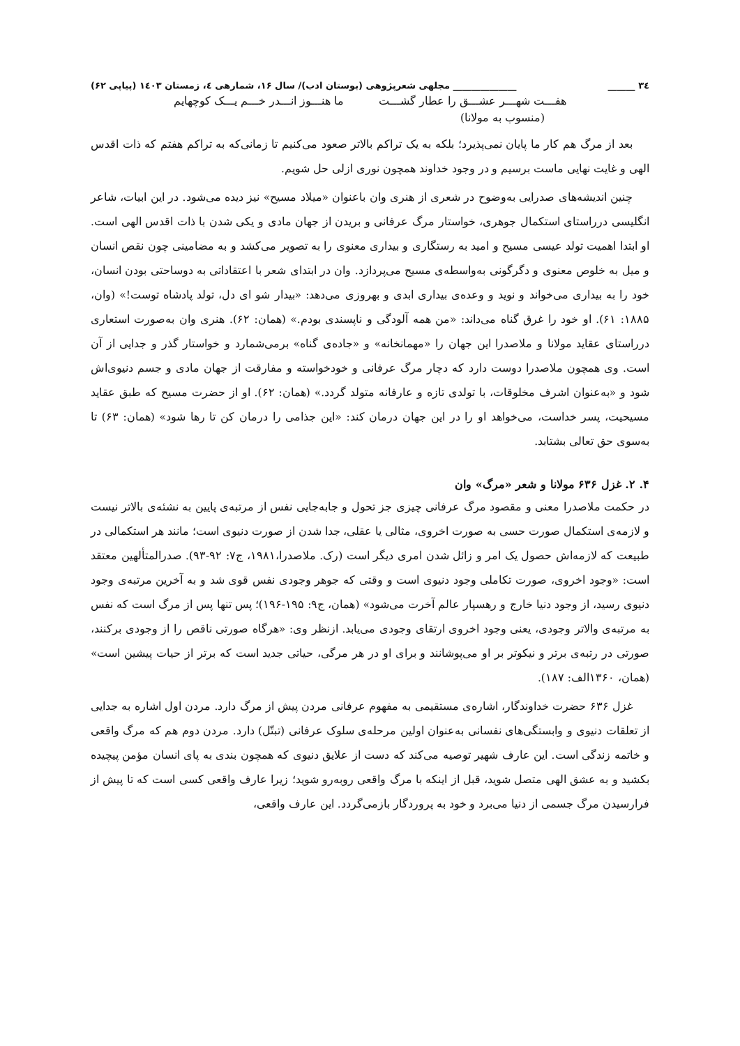۳٤ ______ ______________ مجلهی شعرپژوهی (بوستان ادب)/ سال ۱۶، شمارهی ٤، زمستان ۱٤۰۳ (پیاپی ۶۲)
هفـــت شهـــر عشـــق را عطار گشـــت ما هنـــوز انـــدر خـــم یـــک کوچهایم
(منسوب به مولانا)
بعد از مرگ هم کار ما پایان نمی‌پذیرد؛ بلکه به یک تراکم بالاتر صعود می‌کنیم تا زمانی‌که به تراکم هفتم که ذات اقدس الهی و غایت نهایی ماست برسیم و در وجود خداوند همچون نوری ازلی حل شویم.
چنین اندیشه‌های صدرایی به‌وضوح در شعری از هنری وان باعنوان «میلاد مسیح» نیز دیده می‌شود. در این ابیات، شاعر انگلیسی درراستای استکمال جوهری، خواستار مرگ عرفانی و بریدن از جهان مادی و یکی شدن با ذات اقدس الهی است. او ابتدا اهمیت تولد عیسی مسیح و امید به رستگاری و بیداری معنوی را به تصویر می‌کشد و به مضامینی چون نقص انسان و میل به خلوص معنوی و دگرگونی به‌واسطه‌ی مسیح می‌پردازد. وان در ابتدای شعر با اعتقاداتی به دوساحتی بودن انسان، خود را به بیداری می‌خواند و نوید و وعده‌ی بیداری ابدی و بهروزی می‌دهد: «بیدار شو ای دل، تولد پادشاه توست!» (وان، ۱۸۸۵: ۶۱). او خود را غرق گناه می‌داند: «من همه آلودگی و ناپسندی بودم.» (همان: ۶۲). هنری وان به‌صورت استعاری درراستای عقاید مولانا و ملاصدرا این جهان را «مهمانخانه» و «جاده‌ی گناه» برمی‌شمارد و خواستار گذر و جدایی از آن است. وی همچون ملاصدرا دوست دارد که دچار مرگ عرفانی و خودخواسته و مفارقت از جهان مادی و جسم دنیوی‌اش شود و «به‌عنوان اشرف مخلوقات، با تولدی تازه و عارفانه متولد گردد.» (همان: ۶۲). او از حضرت مسیح که طبق عقاید مسیحیت، پسر خداست، می‌خواهد او را در این جهان درمان کند: «این جذامی را درمان کن تا رها شود» (همان: ۶۳) تا به‌سوی حق تعالی بشتابد.
۴. ۲. غزل ۶۳۶ مولانا و شعر «مرگ» وان
در حکمت ملاصدرا معنی و مقصود مرگ عرفانی چیزی جز تحول و جابه‌جایی نفس از مرتبه‌ی پایین به نشئه‌ی بالاتر نیست و لازمه‌ی استکمال صورت حسی به صورت اخروی، مثالی یا عقلی، جدا شدن از صورت دنیوی است؛ مانند هر استکمالی در طبیعت که لازمه‌اش حصول یک امر و زائل شدن امری دیگر است (رک. ملاصدرا،۱۹۸۱، ج۷: ۹۲-۹۳). صدرالمتألهین معتقد است: «وجود اخروی، صورت تکاملی وجود دنیوی است و وقتی که جوهر وجودی نفس قوی شد و به آخرین مرتبه‌ی وجود دنیوی رسید، از وجود دنیا خارج و رهسپار عالم آخرت می‌شود» (همان، ج۹: ۱۹۵-۱۹۶)؛ پس تنها پس از مرگ است که نفس به مرتبه‌ی والاتر وجودی، یعنی وجود اخروی ارتقای وجودی می‌یابد. ازنظر وی: «هرگاه صورتی ناقص را از وجودی برکنند، صورتی در رتبه‌ی برتر و نیکوتر بر او می‌پوشانند و برای او در هر مرگی، حیاتی جدید است که برتر از حیات پیشین است» (همان، ۱۳۶۰الف: ۱۸۷).
غزل ۶۳۶ حضرت خداوندگار، اشاره‌ی مستقیمی به مفهوم عرفانی مردن پیش از مرگ دارد. مردن اول اشاره به جدایی از تعلقات دنیوی و وابستگی‌های نفسانی به‌عنوان اولین مرحله‌ی سلوک عرفانی (تبتّل) دارد. مردن دوم هم که مرگ واقعی و خاتمه زندگی است. این عارف شهیر توصیه می‌کند که دست از علایق دنیوی که همچون بندی به پای انسان مؤمن پیچیده بکشید و به عشق الهی متصل شوید، قبل از اینکه با مرگ واقعی روبه‌رو شوید؛ زیرا عارف واقعی کسی است که تا پیش از فرارسیدن مرگ جسمی از دنیا می‌برد و خود به پروردگار بازمی‌گردد. این عارف واقعی،